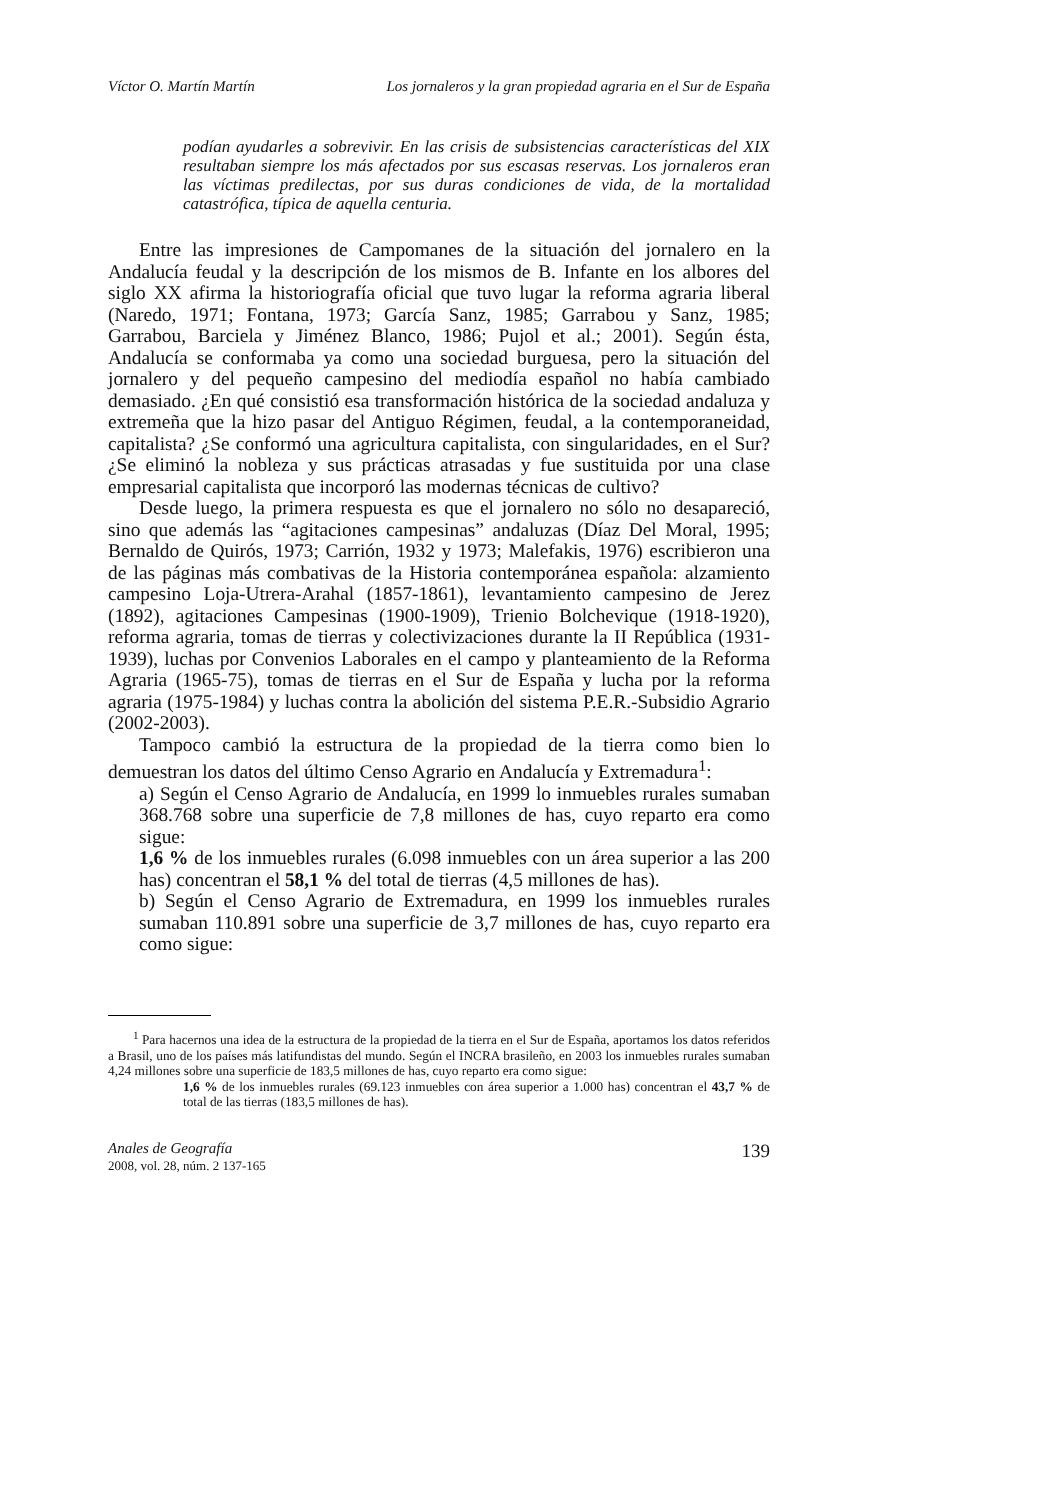Víctor O. Martín Martín Los jornaleros y la gran propiedad agraria en el Sur de España
podían ayudarles a sobrevivir. En las crisis de subsistencias características del XIX resultaban siempre los más afectados por sus escasas reservas. Los jornaleros eran las víctimas predilectas, por sus duras condiciones de vida, de la mortalidad catastrófica, típica de aquella centuria.
Entre las impresiones de Campomanes de la situación del jornalero en la Andalucía feudal y la descripción de los mismos de B. Infante en los albores del siglo XX afirma la historiografía oficial que tuvo lugar la reforma agraria liberal (Naredo, 1971; Fontana, 1973; García Sanz, 1985; Garrabou y Sanz, 1985; Garrabou, Barciela y Jiménez Blanco, 1986; Pujol et al.; 2001). Según ésta, Andalucía se conformaba ya como una sociedad burguesa, pero la situación del jornalero y del pequeño campesino del mediodía español no había cambiado demasiado. ¿En qué consistió esa transformación histórica de la sociedad andaluza y extremeña que la hizo pasar del Antiguo Régimen, feudal, a la contemporaneidad, capitalista? ¿Se conformó una agricultura capitalista, con singularidades, en el Sur? ¿Se eliminó la nobleza y sus prácticas atrasadas y fue sustituida por una clase empresarial capitalista que incorporó las modernas técnicas de cultivo?
Desde luego, la primera respuesta es que el jornalero no sólo no desapareció, sino que además las “agitaciones campesinas” andaluzas (Díaz Del Moral, 1995; Bernaldo de Quirós, 1973; Carrión, 1932 y 1973; Malefakis, 1976) escribieron una de las páginas más combativas de la Historia contemporánea española: alzamiento campesino Loja-Utrera-Arahal (1857-1861), levantamiento campesino de Jerez (1892), agitaciones Campesinas (1900-1909), Trienio Bolchevique (1918-1920), reforma agraria, tomas de tierras y colectivizaciones durante la II República (1931-1939), luchas por Convenios Laborales en el campo y planteamiento de la Reforma Agraria (1965-75), tomas de tierras en el Sur de España y lucha por la reforma agraria (1975-1984) y luchas contra la abolición del sistema P.E.R.-Subsidio Agrario (2002-2003).
Tampoco cambió la estructura de la propiedad de la tierra como bien lo demuestran los datos del último Censo Agrario en Andalucía y Extremadura<sup>1</sup>:
a) Según el Censo Agrario de Andalucía, en 1999 lo inmuebles rurales sumaban 368.768 sobre una superficie de 7,8 millones de has, cuyo reparto era como sigue:
1,6 % de los inmuebles rurales (6.098 inmuebles con un área superior a las 200 has) concentran el 58,1 % del total de tierras (4,5 millones de has).
b) Según el Censo Agrario de Extremadura, en 1999 los inmuebles rurales sumaban 110.891 sobre una superficie de 3,7 millones de has, cuyo reparto era como sigue:
<sup>1</sup> Para hacernos una idea de la estructura de la propiedad de la tierra en el Sur de España, aportamos los datos referidos a Brasil, uno de los países más latifundistas del mundo. Según el INCRA brasileño, en 2003 los inmuebles rurales sumaban 4,24 millones sobre una superficie de 183,5 millones de has, cuyo reparto era como sigue:
1,6 % de los inmuebles rurales (69.123 inmuebles con área superior a 1.000 has) concentran el 43,7 % de total de las tierras (183,5 millones de has).
Anales de Geografía
2008, vol. 28, núm. 2 137-165
139